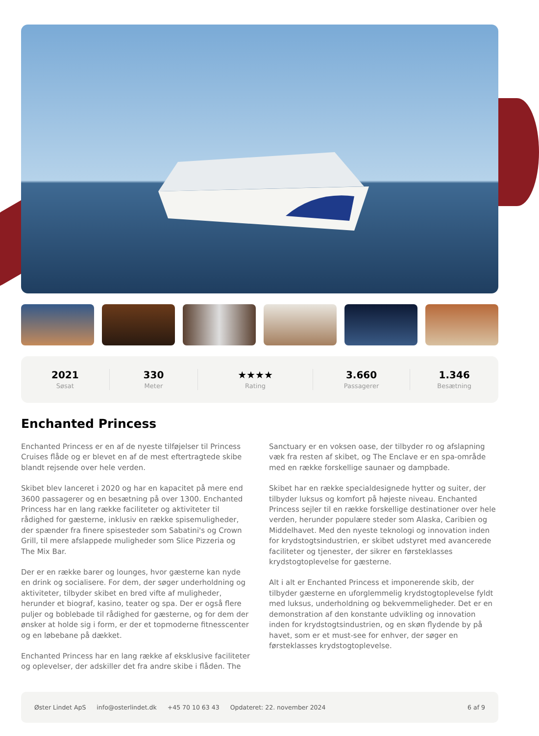2021
Søsat
330
Meter
★★★★
Rating
3.660
Passagerer
1.346
Besætning
Enchanted Princess
Enchanted Princess er en af de nyeste tilføjelser til Princess Cruises flåde og er blevet en af de mest eftertragtede skibe blandt rejsende over hele verden.
Skibet blev lanceret i 2020 og har en kapacitet på mere end 3600 passagerer og en besætning på over 1300. Enchanted Princess har en lang række faciliteter og aktiviteter til rådighed for gæsterne, inklusiv en række spisemuligheder, der spænder fra finere spisesteder som Sabatini's og Crown Grill, til mere afslappede muligheder som Slice Pizzeria og The Mix Bar.
Der er en række barer og lounges, hvor gæsterne kan nyde en drink og socialisere. For dem, der søger underholdning og aktiviteter, tilbyder skibet en bred vifte af muligheder, herunder et biograf, kasino, teater og spa. Der er også flere puljer og boblebade til rådighed for gæsterne, og for dem der ønsker at holde sig i form, er der et topmoderne fitnesscenter og en løbebane på dækket.
Enchanted Princess har en lang række af eksklusive faciliteter og oplevelser, der adskiller det fra andre skibe i flåden. The Sanctuary er en voksen oase, der tilbyder ro og afslapning væk fra resten af skibet, og The Enclave er en spa-område med en række forskellige saunaer og dampbade.
Skibet har en række specialdesignede hytter og suiter, der tilbyder luksus og komfort på højeste niveau. Enchanted Princess sejler til en række forskellige destinationer over hele verden, herunder populære steder som Alaska, Caribien og Middelhavet. Med den nyeste teknologi og innovation inden for krydstogtsindustrien, er skibet udstyret med avancerede faciliteter og tjenester, der sikrer en førsteklasses krydstogtoplevelse for gæsterne.
Alt i alt er Enchanted Princess et imponerende skib, der tilbyder gæsterne en uforglemmelig krydstogtoplevelse fyldt med luksus, underholdning og bekvemmeligheder. Det er en demonstration af den konstante udvikling og innovation inden for krydstogtsindustrien, og en skøn flydende by på havet, som er et must-see for enhver, der søger en førsteklasses krydstogtoplevelse.
Øster Lindet ApS info@osterlindet.dk +45 70 10 63 43 Opdateret: 22. november 2024 6 af 9